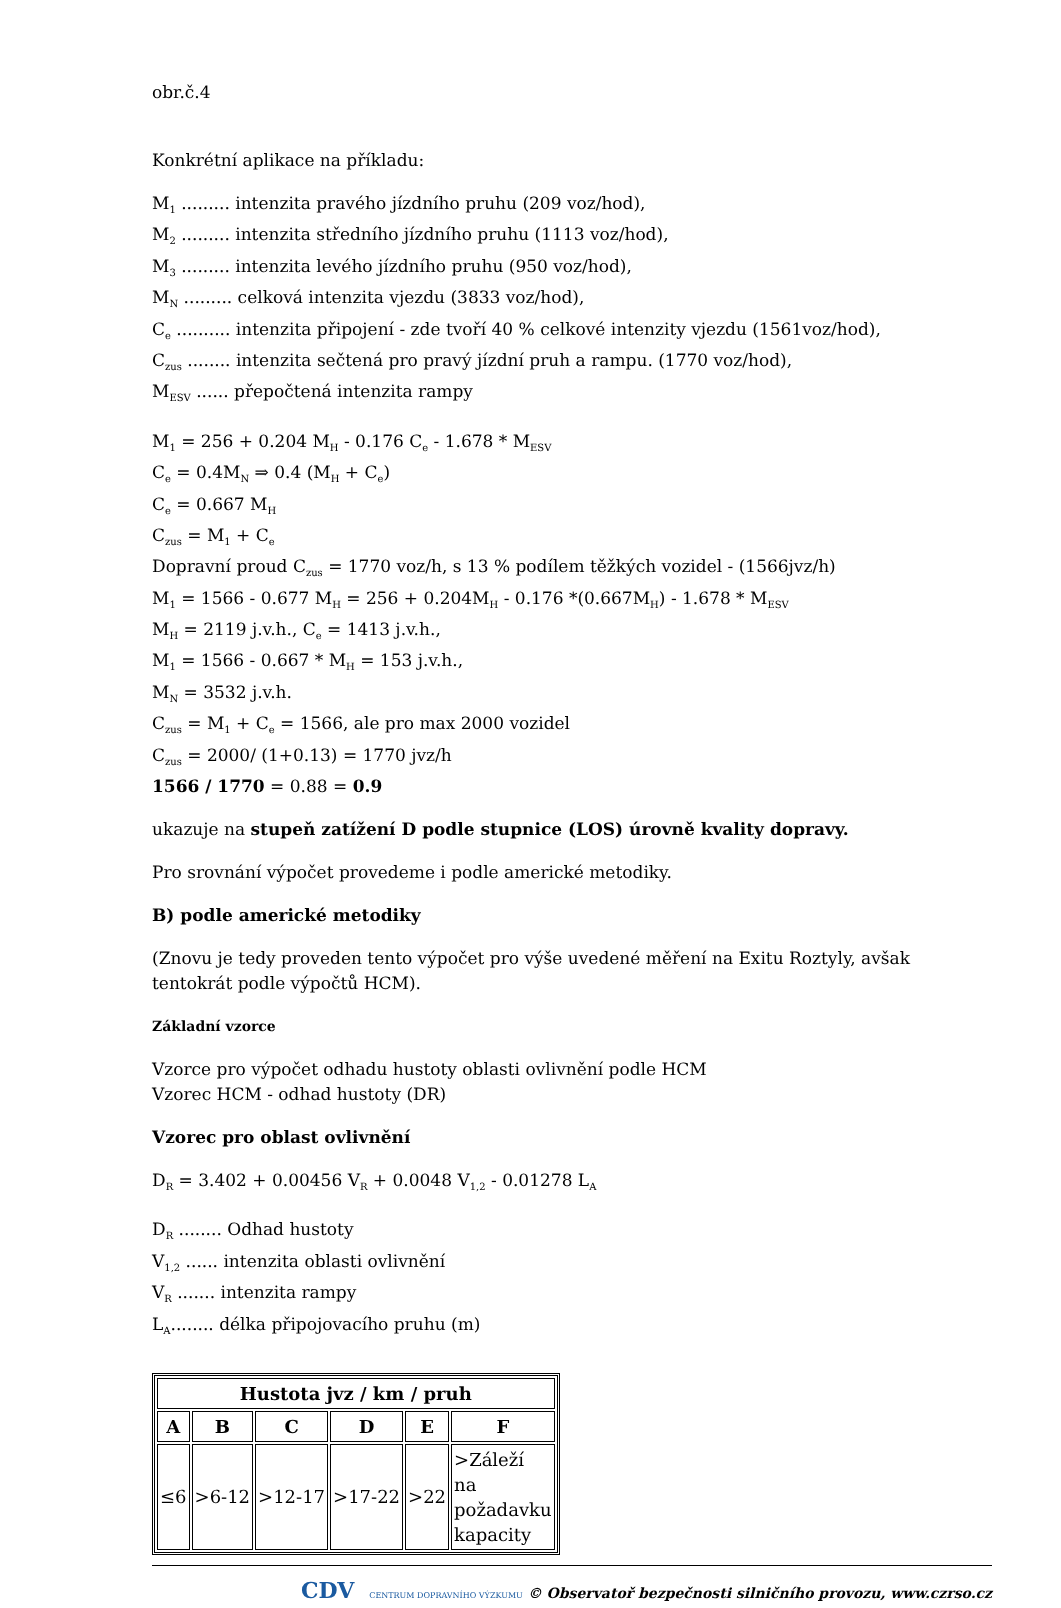obr.č.4
Konkrétní aplikace na příkladu:
M<sub>1</sub> ......... intenzita pravého jízdního pruhu (209 voz/hod),
M<sub>2</sub> ......... intenzita středního jízdního pruhu (1113 voz/hod),
M<sub>3</sub> ......... intenzita levého jízdního pruhu (950 voz/hod),
M<sub>N</sub> ......... celková intenzita vjezdu (3833 voz/hod),
C<sub>e</sub> .......... intenzita připojení - zde tvoří 40 % celkové intenzity vjezdu (1561voz/hod),
C<sub>zus</sub> ........ intenzita sečtená pro pravý jízdní pruh a rampu. (1770 voz/hod),
M<sub>ESV</sub> ...... přepočtená intenzita rampy
M<sub>1</sub> = 256 + 0.204 M<sub>H</sub> - 0.176 C<sub>e</sub> - 1.678 * M<sub>ESV</sub>
C<sub>e</sub> = 0.4M<sub>N</sub> ⇒ 0.4 (M<sub>H</sub> + C<sub>e</sub>)
C<sub>e</sub> = 0.667 M<sub>H</sub>
C<sub>zus</sub> = M<sub>1</sub> + C<sub>e</sub>
Dopravní proud C<sub>zus</sub> = 1770 voz/h, s 13 % podílem těžkých vozidel - (1566jvz/h)
M<sub>1</sub> = 1566 - 0.677 M<sub>H</sub> = 256 + 0.204M<sub>H</sub> - 0.176 *(0.667M<sub>H</sub>) - 1.678 * M<sub>ESV</sub>
M<sub>H</sub> = 2119 j.v.h., C<sub>e</sub> = 1413 j.v.h.,
M<sub>1</sub> = 1566 - 0.667 * M<sub>H</sub> = 153 j.v.h.,
M<sub>N</sub> = 3532 j.v.h.
C<sub>zus</sub> = M<sub>1</sub> + C<sub>e</sub> = 1566, ale pro max 2000 vozidel
C<sub>zus</sub> = 2000/ (1+0.13) = 1770 jvz/h
1566 / 1770 = 0.88 = 0.9
ukazuje na stupeň zatížení D podle stupnice (LOS) úrovně kvality dopravy.
Pro srovnání výpočet provedeme i podle americké metodiky.
B) podle americké metodiky
(Znovu je tedy proveden tento výpočet pro výše uvedené měření na Exitu Roztyly, avšak tentokrát podle výpočtů HCM).
Základní vzorce
Vzorce pro výpočet odhadu hustoty oblasti ovlivnění podle HCM
Vzorec HCM - odhad hustoty (DR)
Vzorec pro oblast ovlivnění
D<sub>R</sub> = 3.402 + 0.00456 V<sub>R</sub> + 0.0048 V<sub>1,2</sub> - 0.01278 L<sub>A</sub>
D<sub>R</sub> ........ Odhad hustoty
V<sub>1,2</sub> ...... intenzita oblasti ovlivnění
V<sub>R</sub> ....... intenzita rampy
L<sub>A</sub>........ délka připojovacího pruhu (m)
| Hustota jvz / km / pruh | | | | | |
| --- | --- | --- | --- | --- | --- |
| A | B | C | D | E | F |
| ≤6 | >6-12 | >12-17 | >17-22 | >22 | >Záleží na požadavku kapacity |
CDV CENTRUM DOPRAVNÍHO VÝZKUMU © Observatoř bezpečnosti silničního provozu, www.czrso.cz